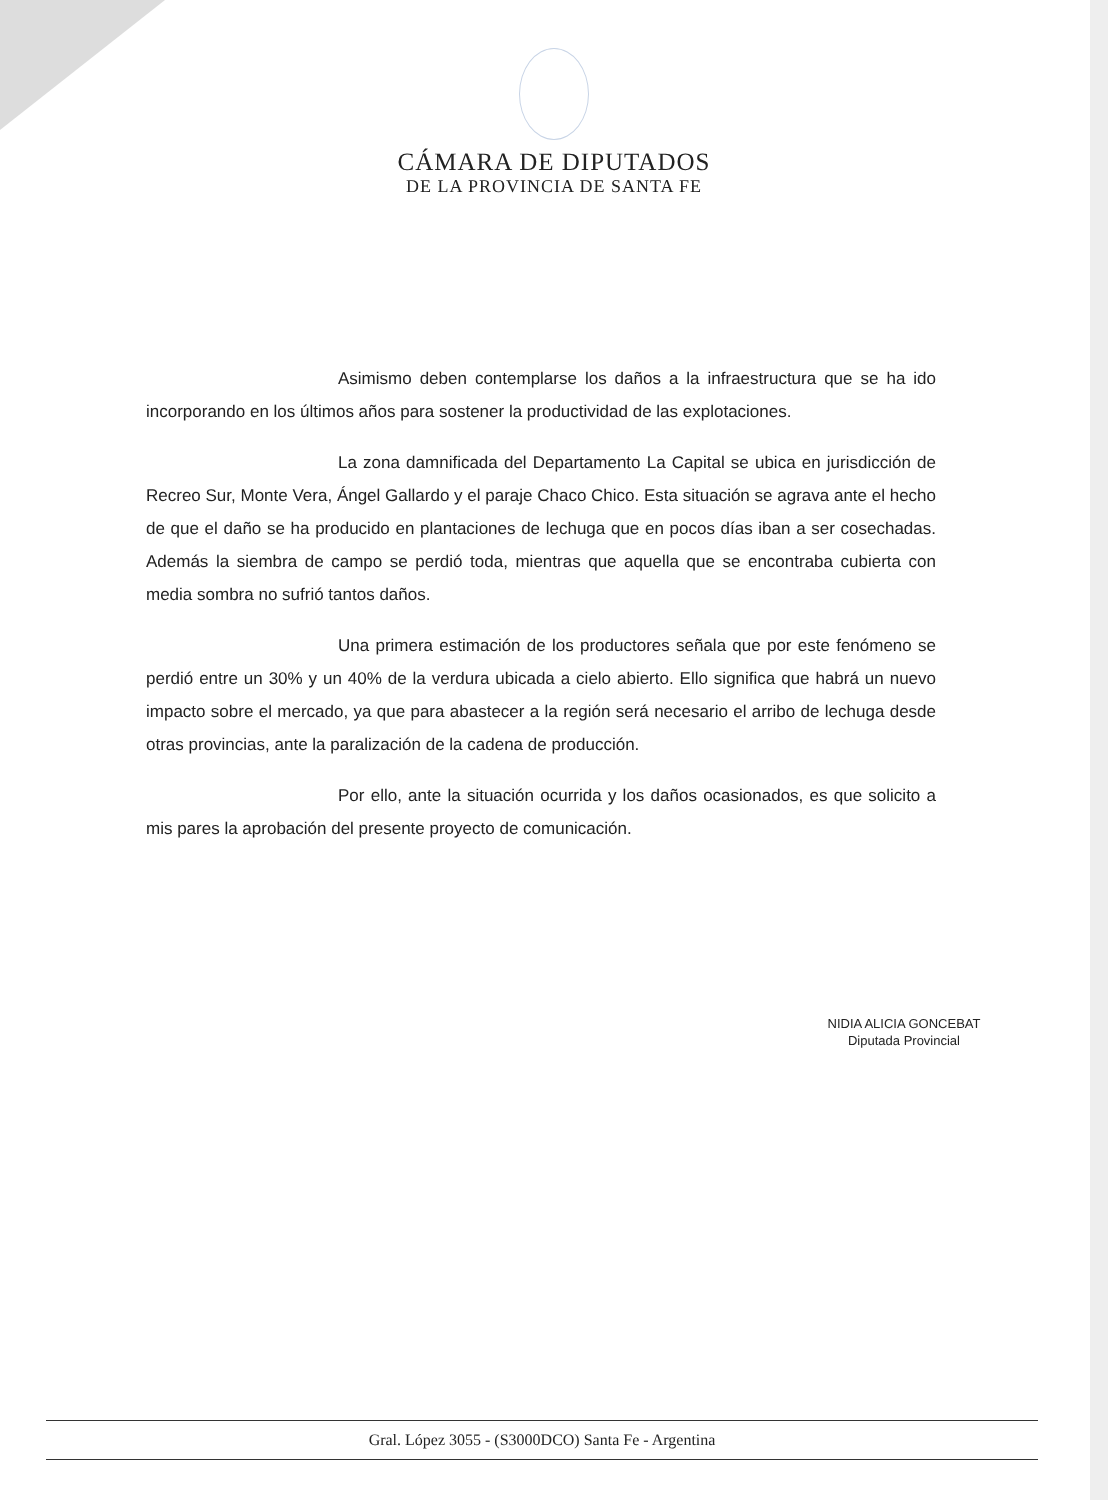CÁMARA DE DIPUTADOS
DE LA PROVINCIA DE SANTA FE
Asimismo deben contemplarse los daños a la infraestructura que se ha ido incorporando en los últimos años para sostener la productividad de las explotaciones.
La zona damnificada del Departamento La Capital se ubica en jurisdicción de Recreo Sur, Monte Vera, Ángel Gallardo y el paraje Chaco Chico. Esta situación se agrava ante el hecho de que el daño se ha producido en plantaciones de lechuga que en pocos días iban a ser cosechadas. Además la siembra de campo se perdió toda, mientras que aquella que se encontraba cubierta con media sombra no sufrió tantos daños.
Una primera estimación de los productores señala que por este fenómeno se perdió entre un 30% y un 40% de la verdura ubicada a cielo abierto. Ello significa que habrá un nuevo impacto sobre el mercado, ya que para abastecer a la región será necesario el arribo de lechuga desde otras provincias, ante la paralización de la cadena de producción.
Por ello, ante la situación ocurrida y los daños ocasionados, es que solicito a mis pares la aprobación del presente proyecto de comunicación.
NIDIA ALICIA GONCEBAT
Diputada Provincial
Gral. López 3055 - (S3000DCO) Santa Fe - Argentina